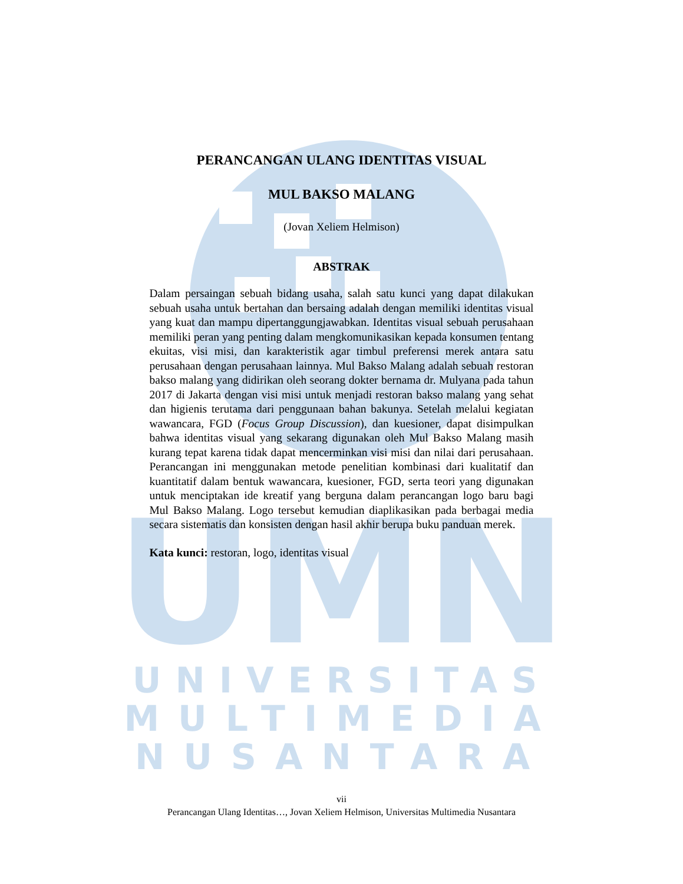UMN
UNIVERSITAS
MULTIMEDIA
NUSANTARA
PERANCANGAN ULANG IDENTITAS VISUAL
MUL BAKSO MALANG
(Jovan Xeliem Helmison)
ABSTRAK
Dalam persaingan sebuah bidang usaha, salah satu kunci yang dapat dilakukan sebuah usaha untuk bertahan dan bersaing adalah dengan memiliki identitas visual yang kuat dan mampu dipertanggungjawabkan. Identitas visual sebuah perusahaan memiliki peran yang penting dalam mengkomunikasikan kepada konsumen tentang ekuitas, visi misi, dan karakteristik agar timbul preferensi merek antara satu perusahaan dengan perusahaan lainnya. Mul Bakso Malang adalah sebuah restoran bakso malang yang didirikan oleh seorang dokter bernama dr. Mulyana pada tahun 2017 di Jakarta dengan visi misi untuk menjadi restoran bakso malang yang sehat dan higienis terutama dari penggunaan bahan bakunya. Setelah melalui kegiatan wawancara, FGD (Focus Group Discussion), dan kuesioner, dapat disimpulkan bahwa identitas visual yang sekarang digunakan oleh Mul Bakso Malang masih kurang tepat karena tidak dapat mencerminkan visi misi dan nilai dari perusahaan. Perancangan ini menggunakan metode penelitian kombinasi dari kualitatif dan kuantitatif dalam bentuk wawancara, kuesioner, FGD, serta teori yang digunakan untuk menciptakan ide kreatif yang berguna dalam perancangan logo baru bagi Mul Bakso Malang. Logo tersebut kemudian diaplikasikan pada berbagai media secara sistematis dan konsisten dengan hasil akhir berupa buku panduan merek.
Kata kunci: restoran, logo, identitas visual
vii
Perancangan Ulang Identitas…, Jovan Xeliem Helmison, Universitas Multimedia Nusantara